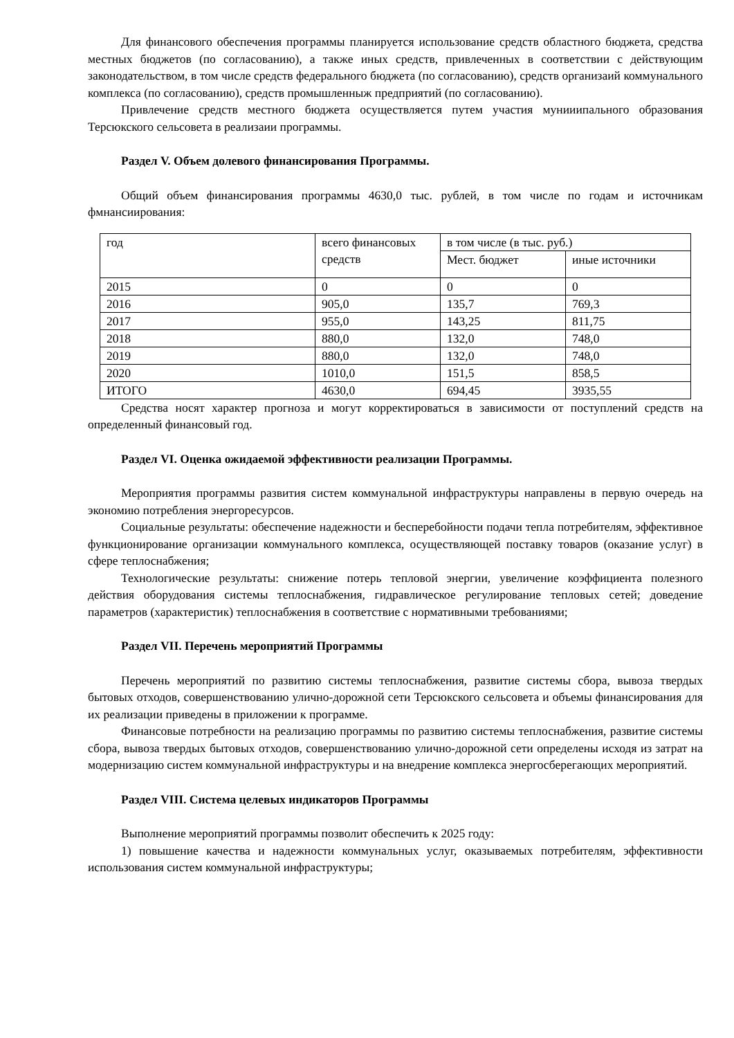Для финансового обеспечения программы планируется использование средств областного бюджета, средства местных бюджетов (по согласованию), а также иных средств, привлеченных в соответствии с действующим законодательством, в том числе средств федерального бюджета (по согласованию), средств организаий коммунального комплекса (по согласованию), средств промышленныж предприятий (по согласованию).
Привлечение средств местного бюджета осуществляется путем участия мунииипального образования Терсюкского сельсовета в реализаии программы.
Раздел V. Объем долевого финансирования Программы.
Общий объем финансирования программы 4630,0 тыс. рублей, в том числе по годам и источникам фмнансиирования:
| год | всего финансовых средств | в том числе (в тыс. руб.) | |
| | | Мест. бюджет | иные источники |
| 2015 | 0 | 0 | 0 |
| 2016 | 905,0 | 135,7 | 769,3 |
| 2017 | 955,0 | 143,25 | 811,75 |
| 2018 | 880,0 | 132,0 | 748,0 |
| 2019 | 880,0 | 132,0 | 748,0 |
| 2020 | 1010,0 | 151,5 | 858,5 |
| ИТОГО | 4630,0 | 694,45 | 3935,55 |
Средства носят характер прогноза и могут корректироваться в зависимости от поступлений средств на определенный финансовый год.
Раздел VI. Оценка ожидаемой эффективности реализации Программы.
Мероприятия программы развития систем коммунальной инфраструктуры направлены в первую очередь на экономию потребления энергоресурсов.
Социальные результаты: обеспечение надежности и бесперебойности подачи тепла потребителям, эффективное функционирование организации коммунального комплекса, осуществляющей поставку товаров (оказание услуг) в сфере теплоснабжения;
Технологические результаты: снижение потерь тепловой энергии, увеличение коэффициента полезного действия оборудования системы теплоснабжения, гидравлическое регулирование тепловых сетей; доведение параметров (характеристик) теплоснабжения в соответствие с нормативными требованиями;
Раздел VII. Перечень мероприятий Программы
Перечень мероприятий по развитию системы теплоснабжения, развитие системы сбора, вывоза твердых бытовых отходов, совершенствованию улично-дорожной сети Терсюкского сельсовета и объемы финансирования для их реализации приведены в приложении к программе.
Финансовые потребности на реализацию программы по развитию системы теплоснабжения, развитие системы сбора, вывоза твердых бытовых отходов, совершенствованию улично-дорожной сети определены исходя из затрат на модернизацию систем коммунальной инфраструктуры и на внедрение комплекса энергосберегающих мероприятий.
Раздел VIII. Система целевых индикаторов Программы
Выполнение мероприятий программы позволит обеспечить к 2025 году:
1) повышение качества и надежности коммунальных услуг, оказываемых потребителям, эффективности использования систем коммунальной инфраструктуры;